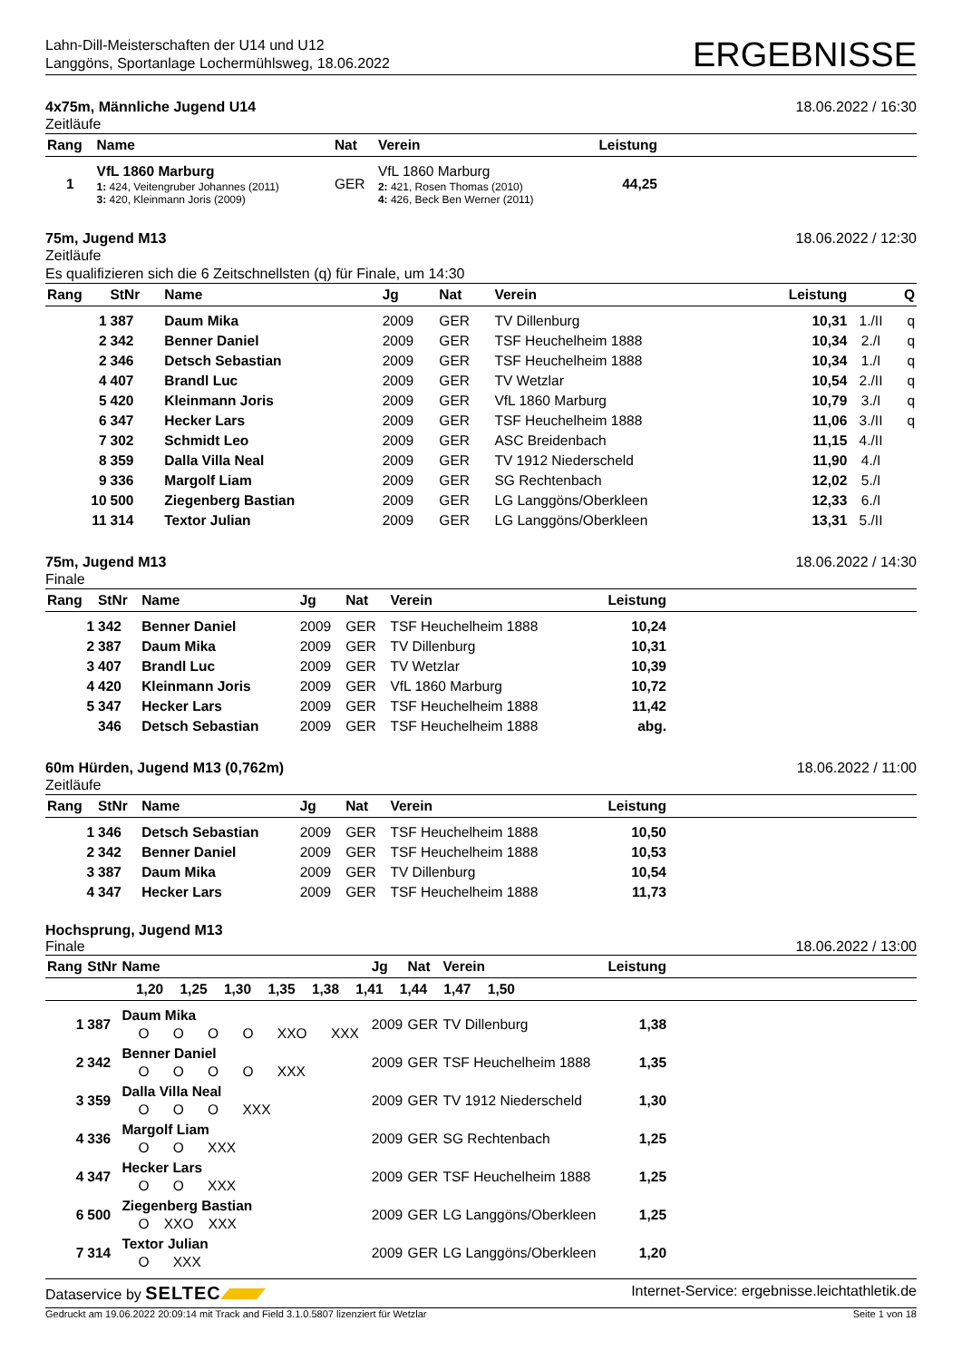Lahn-Dill-Meisterschaften der U14 und U12
Langgöns, Sportanlage Lochermühlsweg, 18.06.2022
ERGEBNISSE
4x75m, Männliche Jugend U14 18.06.2022 / 16:30
Zeitläufe
| Rang | Name | Nat | Verein | Leistung | |
| --- | --- | --- | --- | --- | --- |
| 1 | VfL 1860 Marburg 1: 424, Veitengruber Johannes (2011) 3: 420, Kleinmann Joris (2009) | GER | VfL 1860 Marburg 2: 421, Rosen Thomas (2010) 4: 426, Beck Ben Werner (2011) | 44,25 | |
75m, Jugend M13 18.06.2022 / 12:30
Zeitläufe
Es qualifizieren sich die 6 Zeitschnellsten (q) für Finale, um 14:30
| Rang | StNr | Name | Jg | Nat | Verein | Leistung | | Q |
| --- | --- | --- | --- | --- | --- | --- | --- | --- |
| 1 | 387 | Daum Mika | 2009 | GER | TV Dillenburg | 10,31 | 1./II | q |
| 2 | 342 | Benner Daniel | 2009 | GER | TSF Heuchelheim 1888 | 10,34 | 2./I | q |
| 2 | 346 | Detsch Sebastian | 2009 | GER | TSF Heuchelheim 1888 | 10,34 | 1./I | q |
| 4 | 407 | Brandl Luc | 2009 | GER | TV Wetzlar | 10,54 | 2./II | q |
| 5 | 420 | Kleinmann Joris | 2009 | GER | VfL 1860 Marburg | 10,79 | 3./I | q |
| 6 | 347 | Hecker Lars | 2009 | GER | TSF Heuchelheim 1888 | 11,06 | 3./II | q |
| 7 | 302 | Schmidt Leo | 2009 | GER | ASC Breidenbach | 11,15 | 4./II | |
| 8 | 359 | Dalla Villa Neal | 2009 | GER | TV 1912 Niederscheld | 11,90 | 4./I | |
| 9 | 336 | Margolf Liam | 2009 | GER | SG Rechtenbach | 12,02 | 5./I | |
| 10 | 500 | Ziegenberg Bastian | 2009 | GER | LG Langgöns/Oberkleen | 12,33 | 6./I | |
| 11 | 314 | Textor Julian | 2009 | GER | LG Langgöns/Oberkleen | 13,31 | 5./II | |
75m, Jugend M13 18.06.2022 / 14:30
Finale
| Rang | StNr | Name | Jg | Nat | Verein | Leistung | |
| --- | --- | --- | --- | --- | --- | --- | --- |
| 1 | 342 | Benner Daniel | 2009 | GER | TSF Heuchelheim 1888 | 10,24 | |
| 2 | 387 | Daum Mika | 2009 | GER | TV Dillenburg | 10,31 | |
| 3 | 407 | Brandl Luc | 2009 | GER | TV Wetzlar | 10,39 | |
| 4 | 420 | Kleinmann Joris | 2009 | GER | VfL 1860 Marburg | 10,72 | |
| 5 | 347 | Hecker Lars | 2009 | GER | TSF Heuchelheim 1888 | 11,42 | |
| | 346 | Detsch Sebastian | 2009 | GER | TSF Heuchelheim 1888 | abg. | |
60m Hürden, Jugend M13 (0,762m) 18.06.2022 / 11:00
Zeitläufe
| Rang | StNr | Name | Jg | Nat | Verein | Leistung | |
| --- | --- | --- | --- | --- | --- | --- | --- |
| 1 | 346 | Detsch Sebastian | 2009 | GER | TSF Heuchelheim 1888 | 10,50 | |
| 2 | 342 | Benner Daniel | 2009 | GER | TSF Heuchelheim 1888 | 10,53 | |
| 3 | 387 | Daum Mika | 2009 | GER | TV Dillenburg | 10,54 | |
| 4 | 347 | Hecker Lars | 2009 | GER | TSF Heuchelheim 1888 | 11,73 | |
Hochsprung, Jugend M13
Finale 18.06.2022 / 13:00
| Rang | StNr | Name | Jg | Nat | Verein | Leistung | |
| --- | --- | --- | --- | --- | --- | --- | --- |
| 1,20 1,25 1,30 1,35 1,38 1,41 1,44 1,47 1,50 | | | | | | | |
| 1 | 387 | Daum Mika O O O O XXO XXX | 2009 | GER | TV Dillenburg | 1,38 | |
| 2 | 342 | Benner Daniel O O O O XXX | 2009 | GER | TSF Heuchelheim 1888 | 1,35 | |
| 3 | 359 | Dalla Villa Neal O O O XXX | 2009 | GER | TV 1912 Niederscheld | 1,30 | |
| 4 | 336 | Margolf Liam O O XXX | 2009 | GER | SG Rechtenbach | 1,25 | |
| 4 | 347 | Hecker Lars O O XXX | 2009 | GER | TSF Heuchelheim 1888 | 1,25 | |
| 6 | 500 | Ziegenberg Bastian O XXO XXX | 2009 | GER | LG Langgöns/Oberkleen | 1,25 | |
| 7 | 314 | Textor Julian O XXX | 2009 | GER | LG Langgöns/Oberkleen | 1,20 | |
Dataservice by SELTEC Internet-Service: ergebnisse.leichtathletik.de
Gedruckt am 19.06.2022 20:09:14 mit Track and Field 3.1.0.5807 lizenziert für Wetzlar Seite 1 von 18